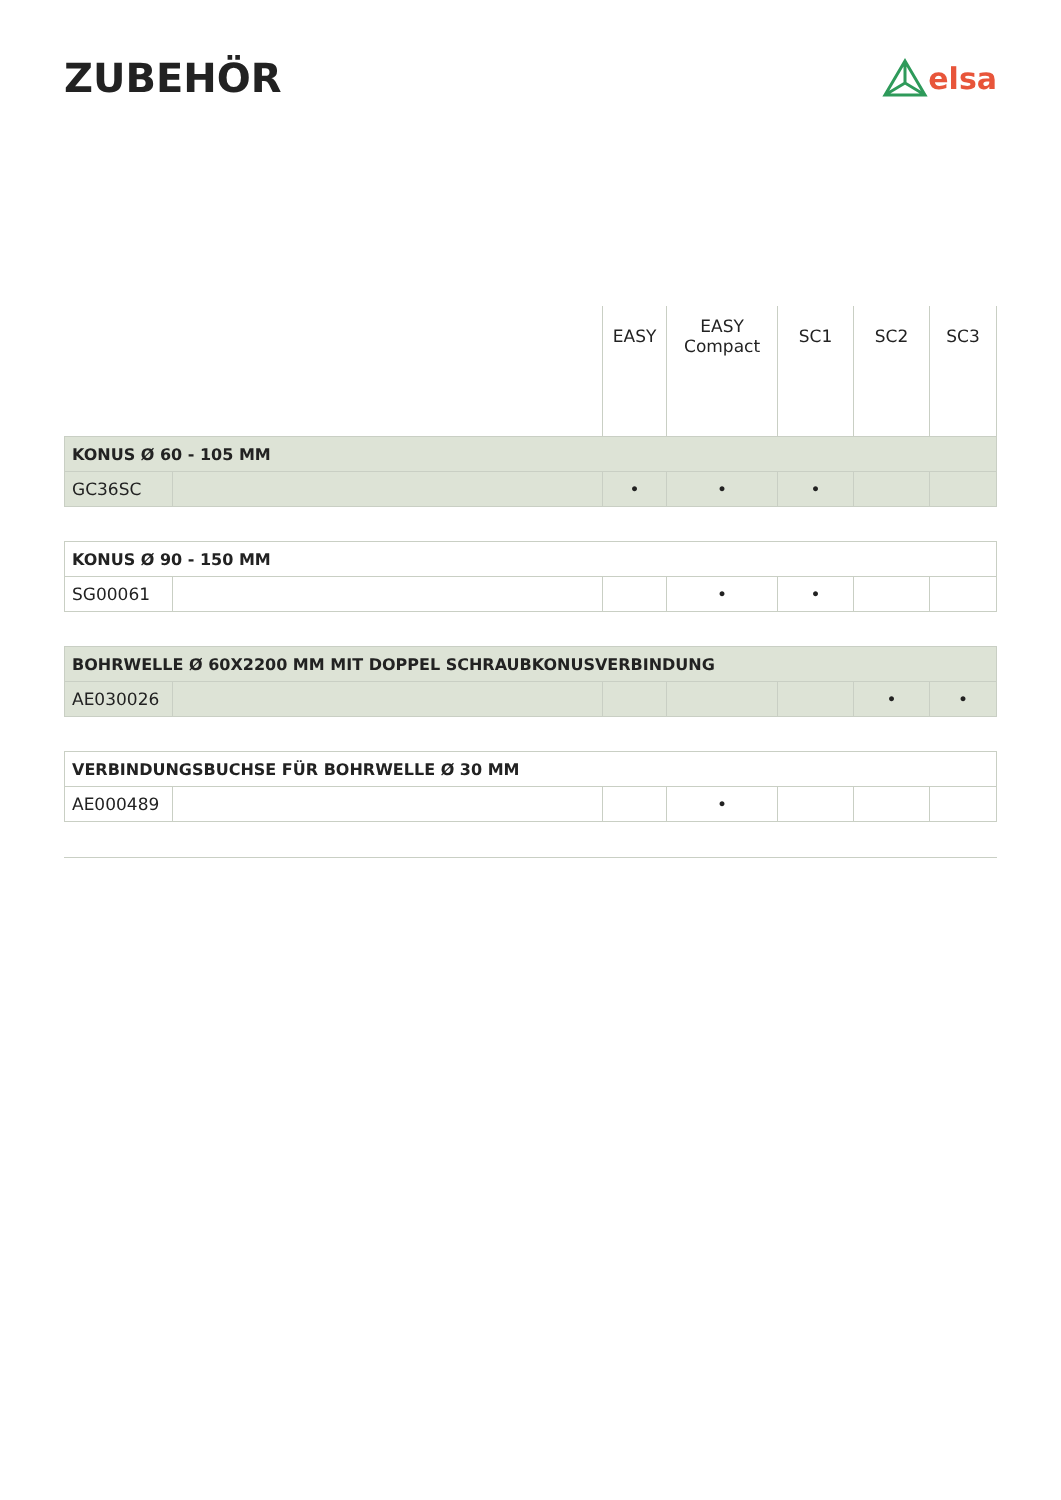ZUBEHÖR
elsa
| | | EASY | EASY Compact | SC1 | SC2 | SC3 |
| --- | --- | --- | --- | --- | --- | --- |
| KONUS Ø 60 - 105 MM | | | | | | |
| GC36SC | | • | • | • | | |
| KONUS Ø 90 - 150 MM | | | | | | |
| SG00061 | | | • | • | | |
| BOHRWELLE Ø 60X2200 MM MIT DOPPEL SCHRAUBKONUSVERBINDUNG | | | | | | |
| AE030026 | | | | | • | • |
| VERBINDUNGSBUCHSE FÜR BOHRWELLE Ø 30 MM | | | | | | |
| AE000489 | | | • | | | |